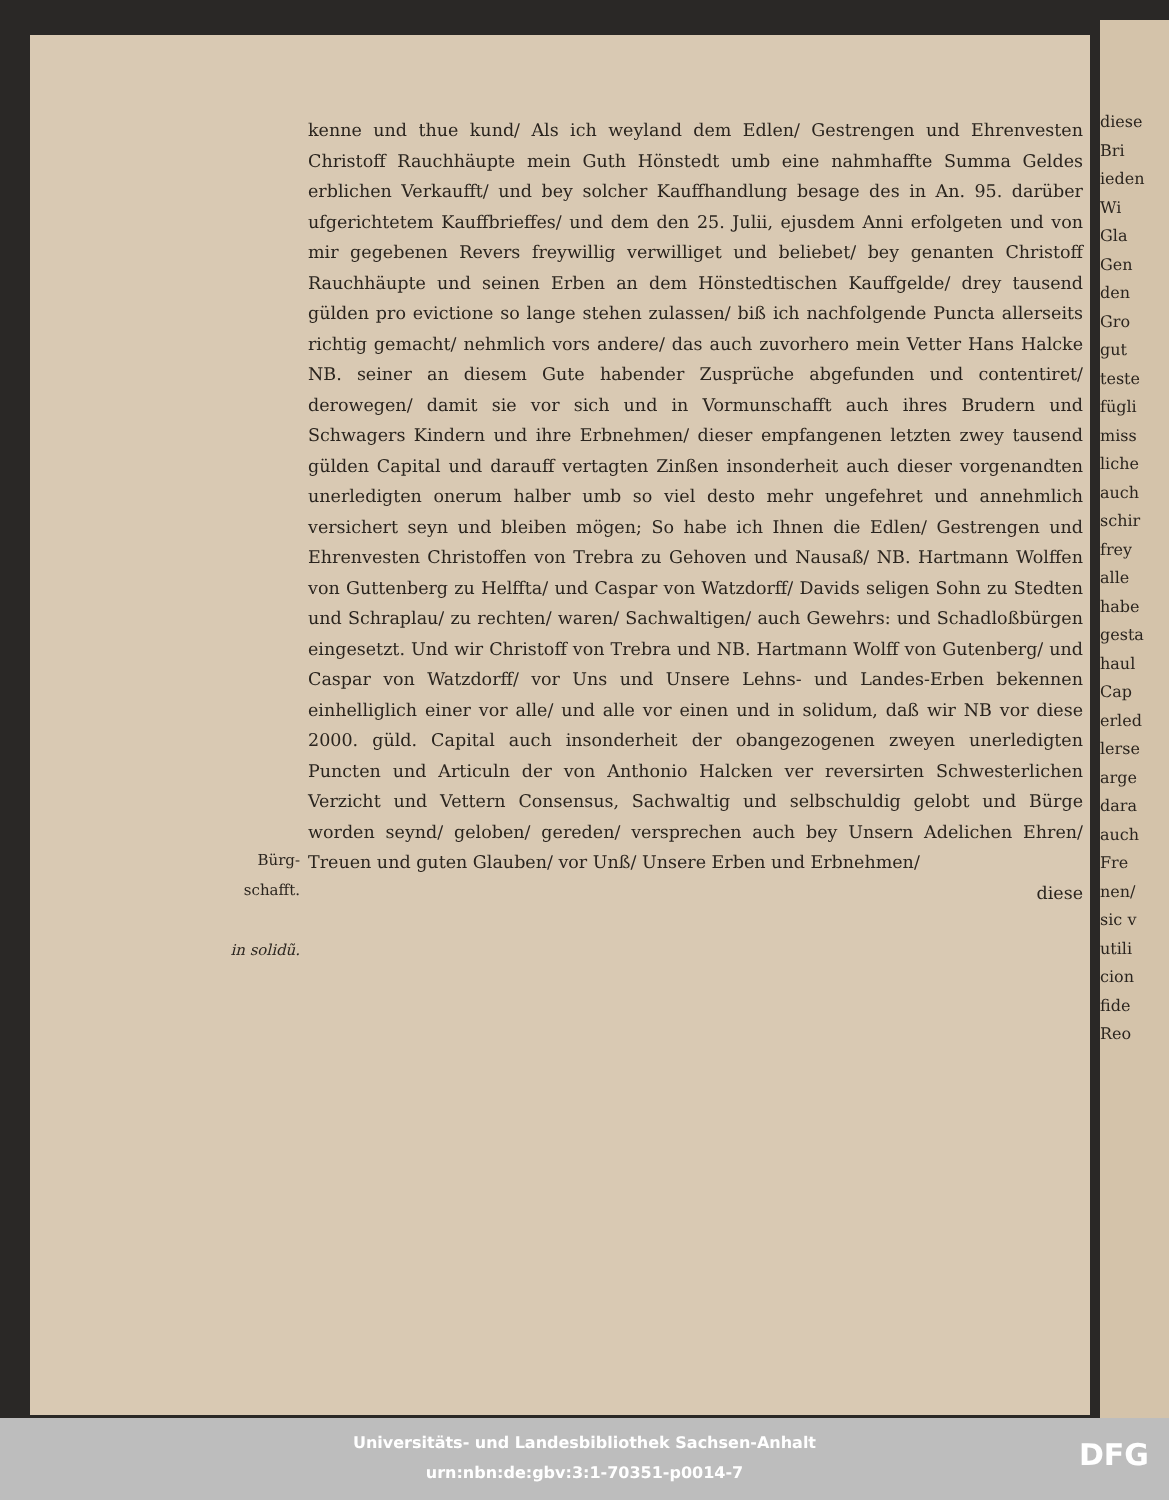Bürg-
schafft.
in solidũ.
kenne und thue kund/ Als ich weyland dem Edlen/ Gestrengen und Ehrenvesten Christoff Rauchhäupte mein Guth Hönstedt umb eine nahmhaffte Summa Geldes erblichen Verkaufft/ und bey solcher Kauffhandlung besage des in An. 95. darüber ufgerichtetem Kauffbrieffes/ und dem den 25. Julii, ejusdem Anni erfolgeten und von mir gegebenen Revers freywillig verwilliget und beliebet/ bey genanten Christoff Rauchhäupte und seinen Erben an dem Hönstedtischen Kauffgelde/ drey tausend gülden pro evictione so lange stehen zulassen/ biß ich nachfolgende Puncta allerseits richtig gemacht/ nehmlich vors andere/ das auch zuvorhero mein Vetter Hans Halcke NB. seiner an diesem Gute habender Zusprüche abgefunden und contentiret/ derowegen/ damit sie vor sich und in Vormunschafft auch ihres Brudern und Schwagers Kindern und ihre Erbnehmen/ dieser empfangenen letzten zwey tausend gülden Capital und darauff vertagten Zinßen insonderheit auch dieser vorgenandten unerledigten onerum halber umb so viel desto mehr ungefehret und annehmlich versichert seyn und bleiben mögen; So habe ich Ihnen die Edlen/ Gestrengen und Ehrenvesten Christoffen von Trebra zu Gehoven und Nausaß/ NB. Hartmann Wolffen von Guttenberg zu Helffta/ und Caspar von Watzdorff/ Davids seligen Sohn zu Stedten und Schraplau/ zu rechten/ waren/ Sachwaltigen/ auch Gewehrs: und Schadloßbürgen eingesetzt. Und wir Christoff von Trebra und NB. Hartmann Wolff von Gutenberg/ und Caspar von Watzdorff/ vor Uns und Unsere Lehns- und Landes-Erben bekennen einhelliglich einer vor alle/ und alle vor einen und in solidum, daß wir NB vor diese 2000. güld. Capital auch insonderheit der obangezogenen zweyen unerledigten Puncten und Articuln der von Anthonio Halcken ver reversirten Schwesterlichen Verzicht und Vettern Consensus, Sachwaltig und selbschuldig gelobt und Bürge worden seynd/ geloben/ gereden/ versprechen auch bey Unsern Adelichen Ehren/ Treuen und guten Glauben/ vor Unß/ Unsere Erben und Erbnehmen/
diese
diese
Bri
ieden
Wi
Gla
Gen
den
Gro
gut
teste
fügli
miss
liche
auch
schir
frey
alle
habe
gesta
haul
Cap
erled
lerse
arge
dara
auch
Fre
nen/
sic v
utili
cion
fide
Reo
Universitäts- und Landesbibliothek Sachsen-Anhalt
urn:nbn:de:gbv:3:1-70351-p0014-7
DFG